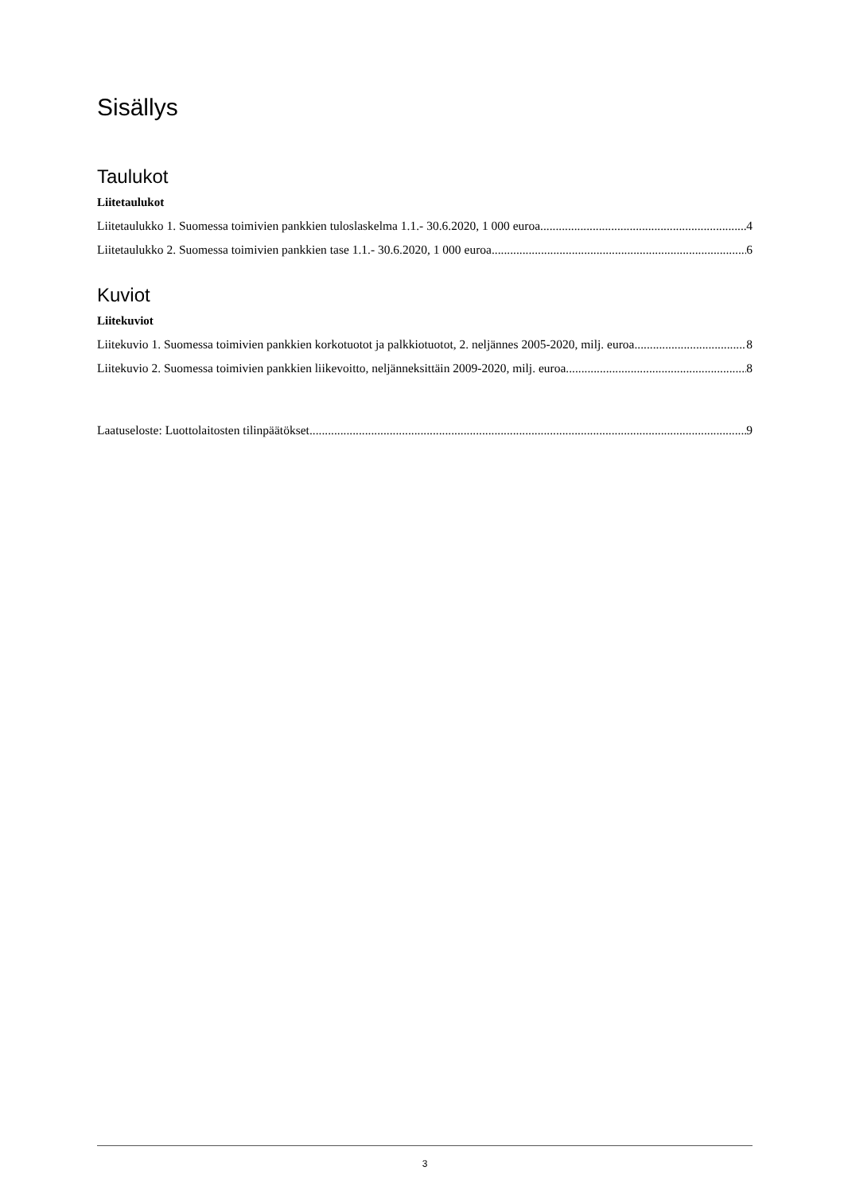Sisällys
Taulukot
Liitetaulukot
Liitetaulukko 1. Suomessa toimivien pankkien tuloslaskelma 1.1.- 30.6.2020, 1 000 euroa 4
Liitetaulukko 2. Suomessa toimivien pankkien tase 1.1.- 30.6.2020, 1 000 euroa 6
Kuviot
Liitekuviot
Liitekuvio 1. Suomessa toimivien pankkien korkotuotot ja palkkiotuotot, 2. neljännes 2005-2020, milj. euroa 8
Liitekuvio 2. Suomessa toimivien pankkien liikevoitto, neljänneksittäin 2009-2020, milj. euroa 8
Laatuseloste: Luottolaitosten tilinpäätökset 9
3